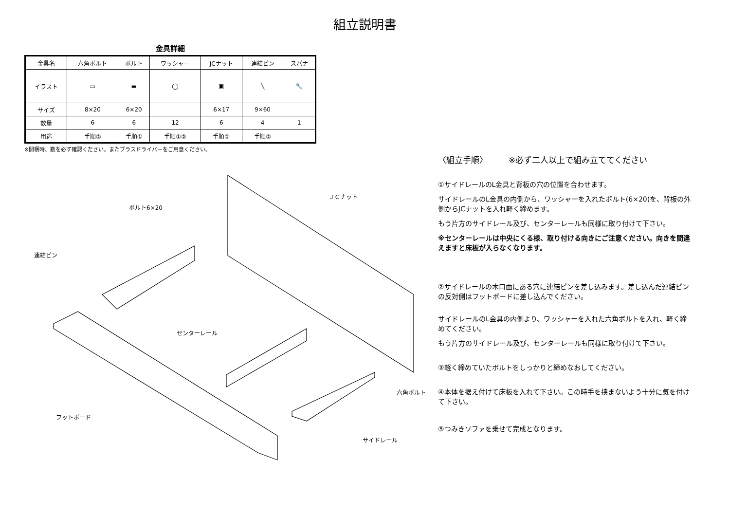組立説明書
金具詳細
| 金具名 | 六角ボルト | ボルト | ワッシャー | JCナット | 連結ピン | スパナ |
| --- | --- | --- | --- | --- | --- | --- |
| イラスト | ▭ | ▬ | ◯ | ▣ | ╲ | 🔧 |
| サイズ | 8×20 | 6×20 | | 6×17 | 9×60 | |
| 数量 | 6 | 6 | 12 | 6 | 4 | 1 |
| 用途 | 手順② | 手順① | 手順①② | 手順① | 手順② | |
※開梱時、数を必ず確認ください。またプラスドライバーをご用意ください。
ＪＣナット
ボルト6×20
連結ピン
センターレール
六角ボルト
フットボード
サイドレール
〈組立手順〉　　　※必ず二人以上で組み立ててください
①サイドレールのL金具と背板の穴の位置を合わせます。
サイドレールのL金具の内側から、ワッシャーを入れたボルト(6×20)を、背板の外側からJCナットを入れ軽く締めます。
もう片方のサイドレール及び、センターレールも同様に取り付けて下さい。
※センターレールは中央にくる様、取り付ける向きにご注意ください。向きを間違えますと床板が入らなくなります。
②サイドレールの木口面にある穴に連結ピンを差し込みます。差し込んだ連結ピンの反対側はフットボードに差し込んでください。
サイドレールのL金具の内側より、ワッシャーを入れた六角ボルトを入れ、軽く締めてください。
もう片方のサイドレール及び、センターレールも同様に取り付けて下さい。
③軽く締めていたボルトをしっかりと締めなおしてください。
④本体を据え付けて床板を入れて下さい。この時手を挟まないよう十分に気を付けて下さい。
⑤つみきソファを乗せて完成となります。